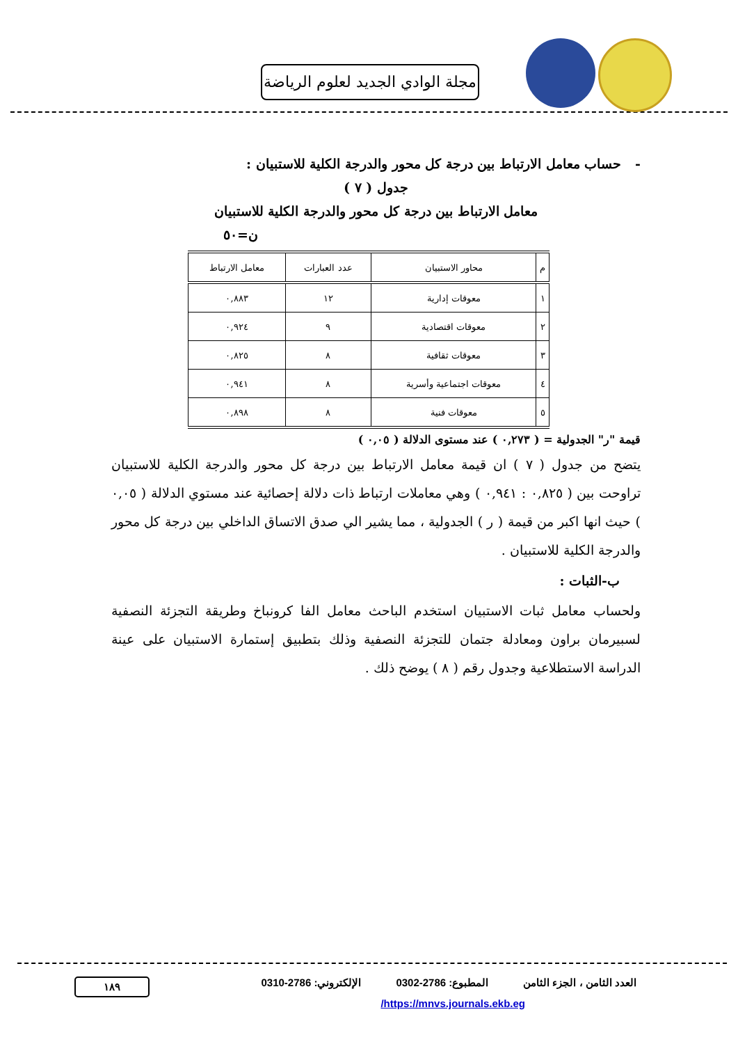مجلة الوادي الجديد لعلوم الرياضة
- حساب معامل الارتباط بين درجة كل محور والدرجة الكلية للاستبيان :
جدول ( ٧ )
معامل الارتباط بين درجة كل محور والدرجة الكلية للاستبيان
ن=٥٠
| م | محاور الاستبيان | عدد العبارات | معامل الارتباط |
| --- | --- | --- | --- |
| ١ | معوقات إدارية | ١٢ | ٠,٨٨٣ |
| ٢ | معوقات اقتصادية | ٩ | ٠,٩٢٤ |
| ٣ | معوقات ثقافية | ٨ | ٠,٨٢٥ |
| ٤ | معوقات اجتماعية وأسرية | ٨ | ٠,٩٤١ |
| ٥ | معوقات فنية | ٨ | ٠,٨٩٨ |
قيمة "ر" الجدولية = ( ٠,٢٧٣ ) عند مستوى الدلالة ( ٠,٠٥ )
يتضح من جدول ( ٧ ) ان قيمة معامل الارتباط بين درجة كل محور والدرجة الكلية للاستبيان تراوحت بين ( ٠,٨٢٥ : ٠,٩٤١ ) وهي معاملات ارتباط ذات دلالة إحصائية عند مستوي الدلالة ( ٠,٠٥ ) حيث انها اكبر من قيمة ( ر ) الجدولية ، مما يشير الي صدق الاتساق الداخلي بين درجة كل محور والدرجة الكلية للاستبيان .
ب-الثبات :
ولحساب معامل ثبات الاستبيان استخدم الباحث معامل الفا كرونباخ وطريقة التجزئة النصفية لسبيرمان براون ومعادلة جتمان للتجزئة النصفية وذلك بتطبيق إستمارة الاستبيان على عينة الدراسة الاستطلاعية وجدول رقم ( ٨ ) يوضح ذلك .
العدد الثامن ، الجزء الثامن المطبوع: 2786-0302 الإلكتروني: 2786-0310 ١٨٩
/https://mnvs.journals.ekb.eg